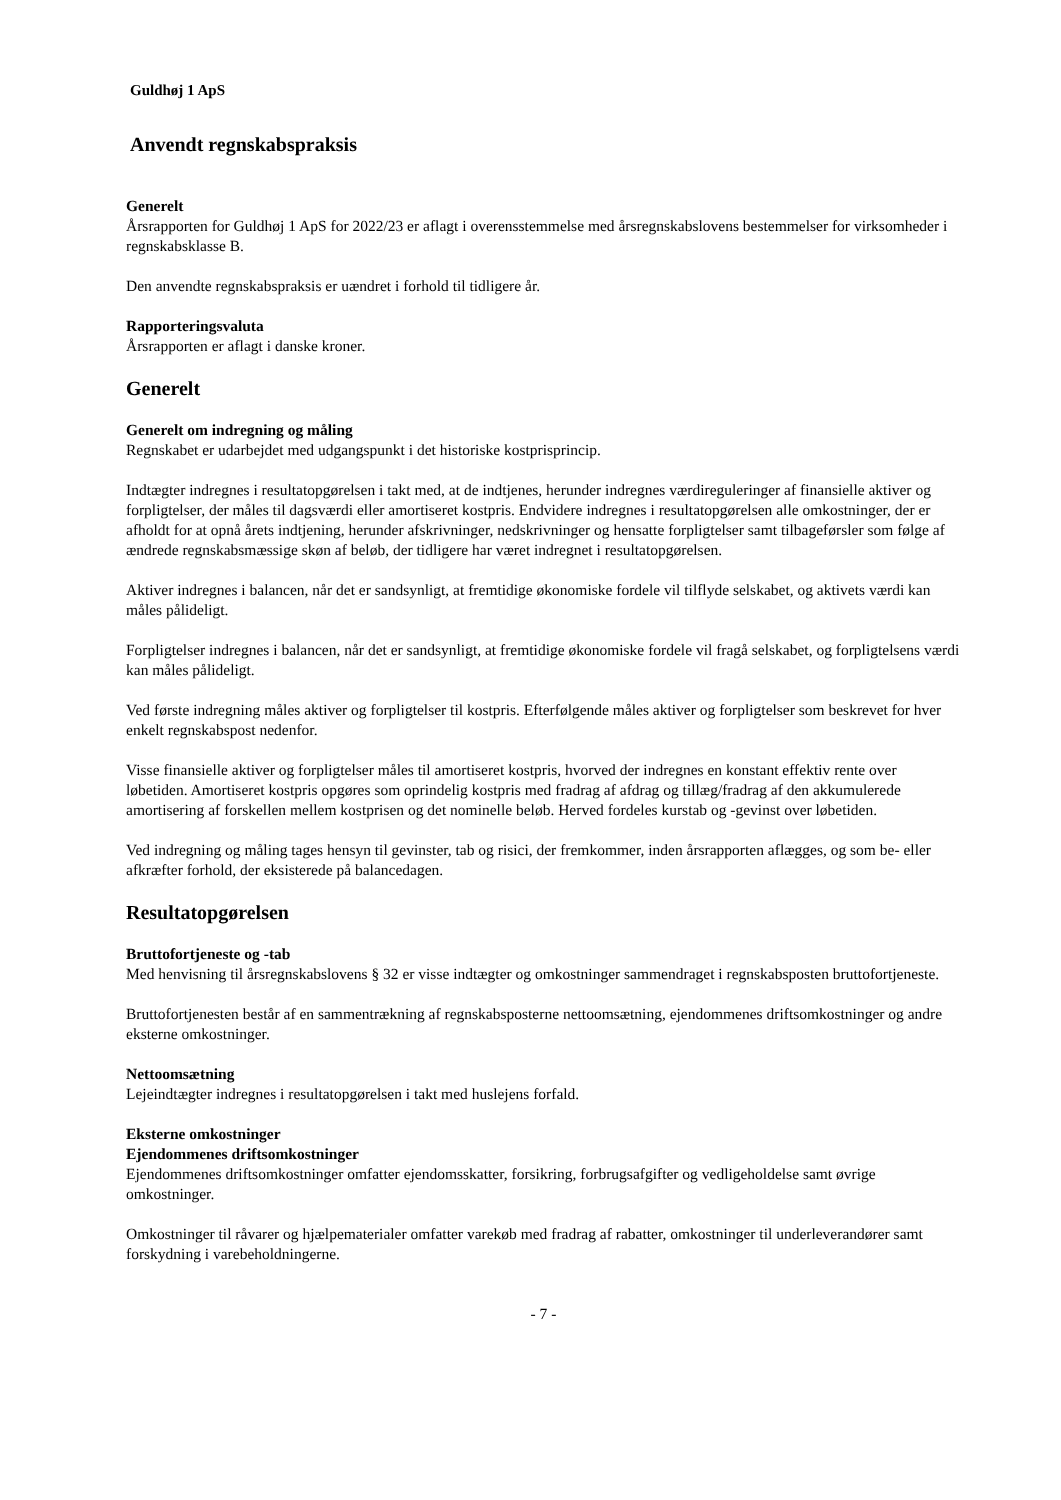Guldhøj 1 ApS
Anvendt regnskabspraksis
Generelt
Årsrapporten for Guldhøj 1 ApS for 2022/23 er aflagt i overensstemmelse med årsregnskabslovens bestemmelser for virksomheder i regnskabsklasse B.
Den anvendte regnskabspraksis er uændret i forhold til tidligere år.
Rapporteringsvaluta
Årsrapporten er aflagt i danske kroner.
Generelt
Generelt om indregning og måling
Regnskabet er udarbejdet med udgangspunkt i det historiske kostprisprincip.
Indtægter indregnes i resultatopgørelsen i takt med, at de indtjenes, herunder indregnes værdireguleringer af finansielle aktiver og forpligtelser, der måles til dagsværdi eller amortiseret kostpris. Endvidere indregnes i resultatopgørelsen alle omkostninger, der er afholdt for at opnå årets indtjening, herunder afskrivninger, nedskrivninger og hensatte forpligtelser samt tilbageførsler som følge af ændrede regnskabsmæssige skøn af beløb, der tidligere har været indregnet i resultatopgørelsen.
Aktiver indregnes i balancen, når det er sandsynligt, at fremtidige økonomiske fordele vil tilflyde selskabet, og aktivets værdi kan måles pålideligt.
Forpligtelser indregnes i balancen, når det er sandsynligt, at fremtidige økonomiske fordele vil fragå selskabet, og forpligtelsens værdi kan måles pålideligt.
Ved første indregning måles aktiver og forpligtelser til kostpris. Efterfølgende måles aktiver og forpligtelser som beskrevet for hver enkelt regnskabspost nedenfor.
Visse finansielle aktiver og forpligtelser måles til amortiseret kostpris, hvorved der indregnes en konstant effektiv rente over løbetiden. Amortiseret kostpris opgøres som oprindelig kostpris med fradrag af afdrag og tillæg/fradrag af den akkumulerede amortisering af forskellen mellem kostprisen og det nominelle beløb. Herved fordeles kurstab og -gevinst over løbetiden.
Ved indregning og måling tages hensyn til gevinster, tab og risici, der fremkommer, inden årsrapporten aflægges, og som be- eller afkræfter forhold, der eksisterede på balancedagen.
Resultatopgørelsen
Bruttofortjeneste og -tab
Med henvisning til årsregnskabslovens § 32 er visse indtægter og omkostninger sammendraget i regnskabsposten bruttofortjeneste.
Bruttofortjenesten består af en sammentrækning af regnskabsposterne nettoomsætning, ejendommenes driftsomkostninger og andre eksterne omkostninger.
Nettoomsætning
Lejeindtægter indregnes i resultatopgørelsen i takt med huslejens forfald.
Eksterne omkostninger
Ejendommenes driftsomkostninger
Ejendommenes driftsomkostninger omfatter ejendomsskatter, forsikring, forbrugsafgifter og vedligeholdelse samt øvrige omkostninger.
Omkostninger til råvarer og hjælpematerialer omfatter varekøb med fradrag af rabatter, omkostninger til underleverandører samt forskydning i varebeholdningerne.
- 7 -